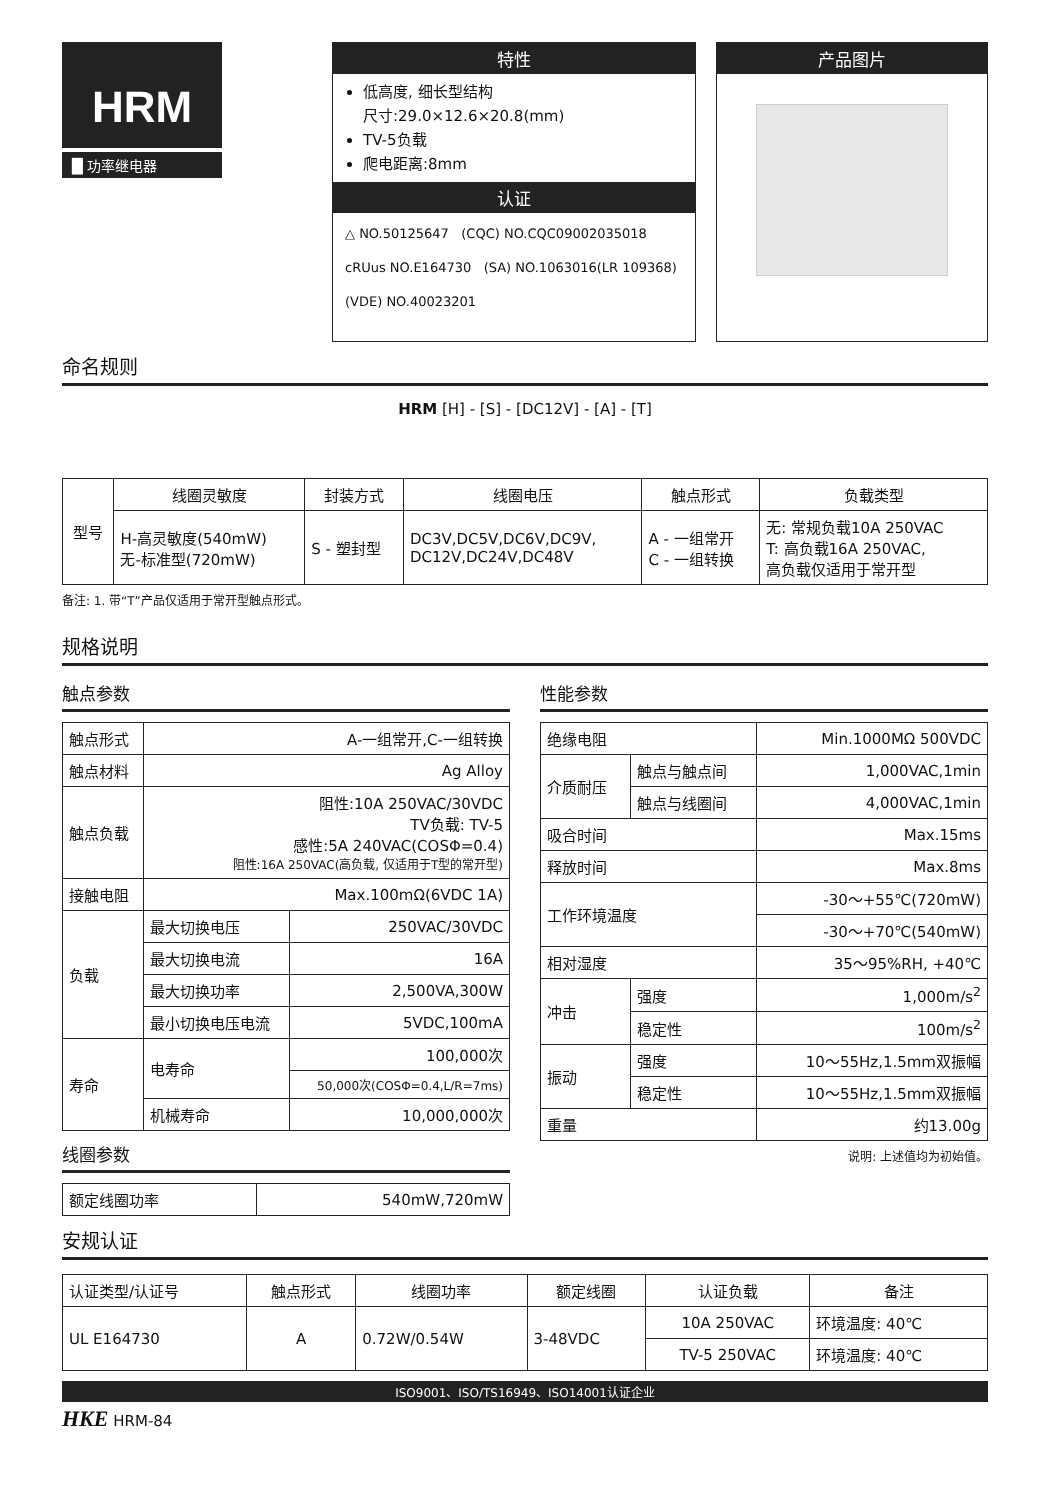HRM
█ 功率继电器
特性
低高度, 细长型结构
尺寸:29.0×12.6×20.8(mm)
TV-5负载
爬电距离:8mm
认证
△ NO.50125647 (CQC) NO.CQC09002035018
cRUus NO.E164730 (SA) NO.1063016(LR 109368)
(VDE) NO.40023201
产品图片
命名规则
HRM [H] - [S] - [DC12V] - [A] - [T]
| 型号 | 线圈灵敏度 | 封装方式 | 线圈电压 | 触点形式 | 负载类型 |
| | H-高灵敏度(540mW) 无-标准型(720mW) | S - 塑封型 | DC3V,DC5V,DC6V,DC9V, DC12V,DC24V,DC48V | A - 一组常开 C - 一组转换 | 无: 常规负载10A 250VAC T: 高负载16A 250VAC, 高负载仅适用于常开型 |
备注: 1. 带“T”产品仅适用于常开型触点形式。
规格说明
触点参数
| 触点形式 | A-一组常开,C-一组转换 | |
| 触点材料 | Ag Alloy | |
| 触点负载 | 阻性:10A 250VAC/30VDC TV负载: TV-5 感性:5A 240VAC(COSΦ=0.4) 阻性:16A 250VAC(高负载, 仅适用于T型的常开型) | |
| 接触电阻 | Max.100mΩ(6VDC 1A) | |
| 负载 | 最大切换电压 | 250VAC/30VDC |
| | 最大切换电流 | 16A |
| | 最大切换功率 | 2,500VA,300W |
| | 最小切换电压电流 | 5VDC,100mA |
| 寿命 | 电寿命 | 100,000次 |
| | | 50,000次(COSΦ=0.4,L/R=7ms) |
| | 机械寿命 | 10,000,000次 |
线圈参数
| 额定线圈功率 | 540mW,720mW |
性能参数
| 绝缘电阻 | | Min.1000MΩ 500VDC |
| 介质耐压 | 触点与触点间 | 1,000VAC,1min |
| | 触点与线圈间 | 4,000VAC,1min |
| 吸合时间 | | Max.15ms |
| 释放时间 | | Max.8ms |
| 工作环境温度 | | -30～+55℃(720mW) |
| | | -30～+70℃(540mW) |
| 相对湿度 | | 35～95%RH, +40℃ |
| 冲击 | 强度 | 1,000m/s<sup>2</sup> |
| | 稳定性 | 100m/s<sup>2</sup> |
| 振动 | 强度 | 10～55Hz,1.5mm双振幅 |
| | 稳定性 | 10～55Hz,1.5mm双振幅 |
| 重量 | | 约13.00g |
说明: 上述值均为初始值。
安规认证
| 认证类型/认证号 | 触点形式 | 线圈功率 | 额定线圈 | 认证负载 | 备注 |
| UL E164730 | A | 0.72W/0.54W | 3-48VDC | 10A 250VAC | 环境温度: 40℃ |
| | | | | TV-5 250VAC | 环境温度: 40℃ |
ISO9001、ISO/TS16949、ISO14001认证企业
HKE HRM-84